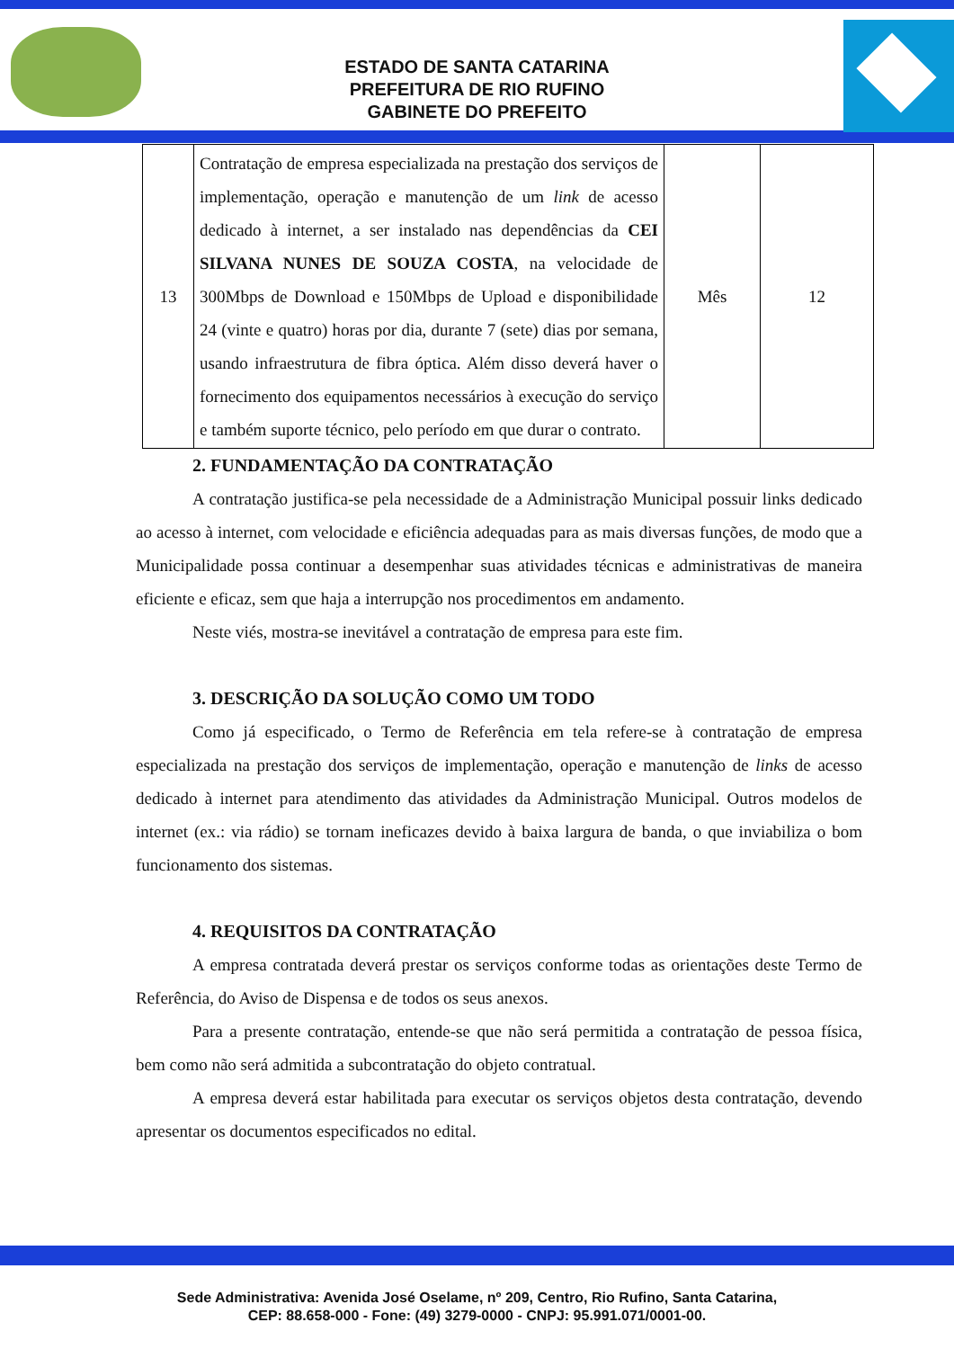ESTADO DE SANTA CATARINA
PREFEITURA DE RIO RUFINO
GABINETE DO PREFEITO
| 13 | Contratação de empresa especializada na prestação dos serviços de implementação, operação e manutenção de um link de acesso dedicado à internet, a ser instalado nas dependências da CEI SILVANA NUNES DE SOUZA COSTA , na velocidade de 300Mbps de Download e 150Mbps de Upload e disponibilidade 24 (vinte e quatro) horas por dia, durante 7 (sete) dias por semana, usando infraestrutura de fibra óptica. Além disso deverá haver o fornecimento dos equipamentos necessários à execução do serviço e também suporte técnico, pelo período em que durar o contrato. | Mês | 12 |
2. FUNDAMENTAÇÃO DA CONTRATAÇÃO
A contratação justifica-se pela necessidade de a Administração Municipal possuir links dedicado ao acesso à internet, com velocidade e eficiência adequadas para as mais diversas funções, de modo que a Municipalidade possa continuar a desempenhar suas atividades técnicas e administrativas de maneira eficiente e eficaz, sem que haja a interrupção nos procedimentos em andamento.
Neste viés, mostra-se inevitável a contratação de empresa para este fim.
3. DESCRIÇÃO DA SOLUÇÃO COMO UM TODO
Como já especificado, o Termo de Referência em tela refere-se à contratação de empresa especializada na prestação dos serviços de implementação, operação e manutenção de links de acesso dedicado à internet para atendimento das atividades da Administração Municipal. Outros modelos de internet (ex.: via rádio) se tornam ineficazes devido à baixa largura de banda, o que inviabiliza o bom funcionamento dos sistemas.
4. REQUISITOS DA CONTRATAÇÃO
A empresa contratada deverá prestar os serviços conforme todas as orientações deste Termo de Referência, do Aviso de Dispensa e de todos os seus anexos.
Para a presente contratação, entende-se que não será permitida a contratação de pessoa física, bem como não será admitida a subcontratação do objeto contratual.
A empresa deverá estar habilitada para executar os serviços objetos desta contratação, devendo apresentar os documentos especificados no edital.
Sede Administrativa: Avenida José Oselame, nº 209, Centro, Rio Rufino, Santa Catarina,
CEP: 88.658-000 - Fone: (49) 3279-0000 - CNPJ: 95.991.071/0001-00.